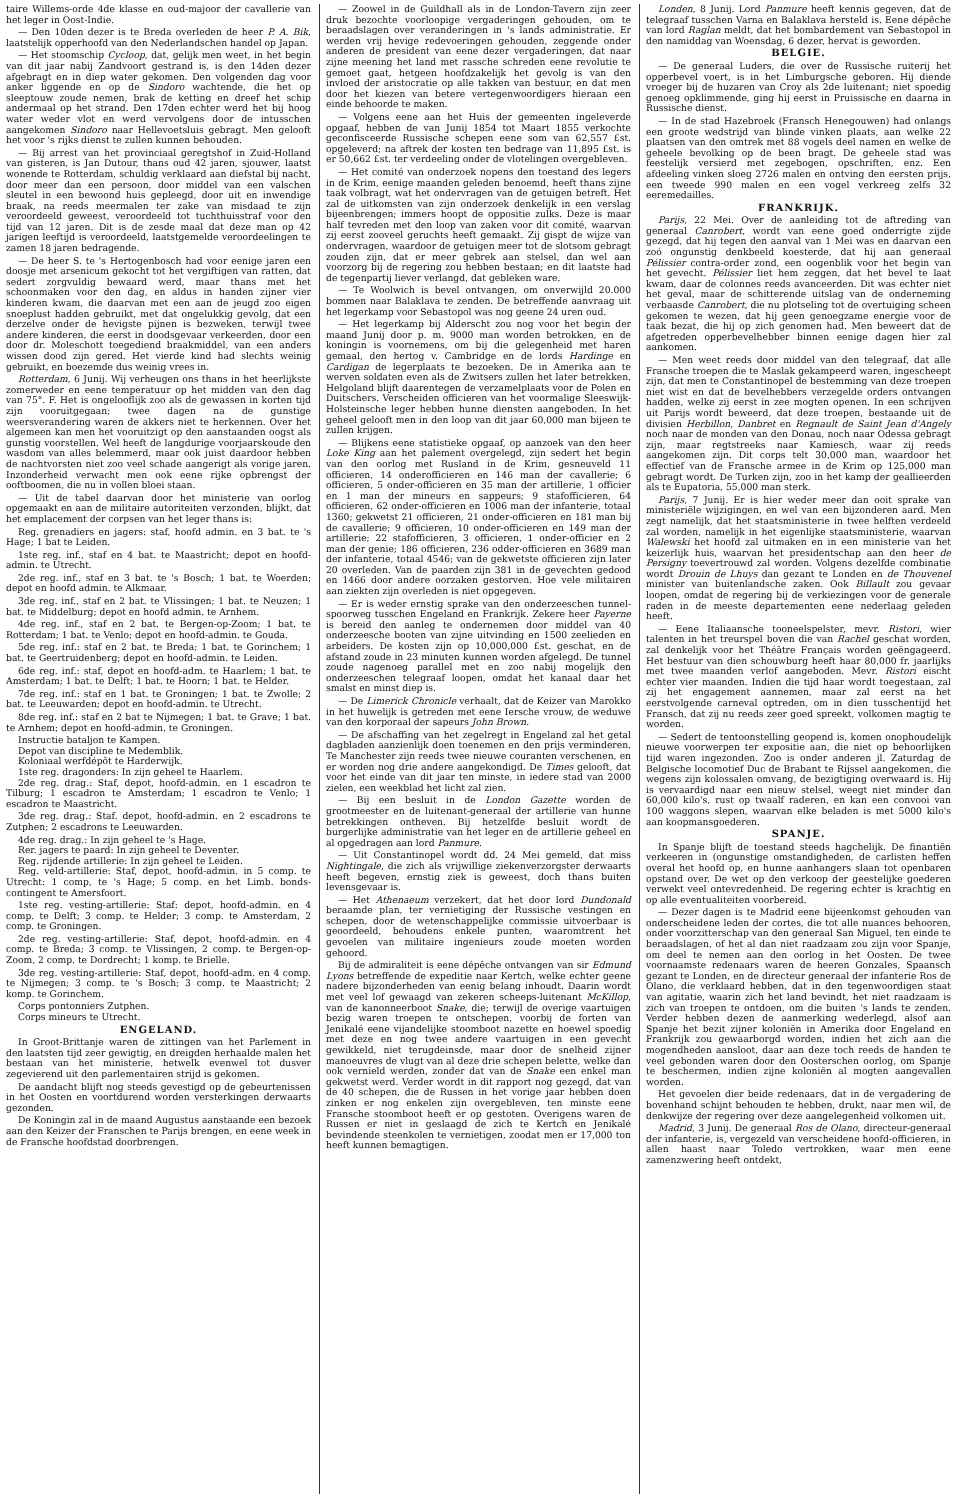taire Willems-orde 4de klasse en oud-majoor der cavallerie van het leger in Oost-Indie.
— Den 10den dezer is te Breda overleden de heer P. A. Bik, laatstelijk opperhoofd van den Nederlandschen handel op Japan.
— Het stoomschip Cycloop, dat, gelijk men weet, in het begin van dit jaar nabij Zandvoort gestrand is, is den 14den dezer afgebragt en in diep water gekomen. Den volgenden dag voor anker liggende en op de Sindoro wachtende, die het op sleeptouw zoude nemen, brak de ketting en dreef het schip andermaal op het strand. Den 17den echter werd het bij hoog water weder vlot en werd vervolgens door de intusschen aangekomen Sindoro naar Hellevoetsluis gebragt. Men gelooft het voor 's rijks dienst te zullen kunnen behouden.
— Bij arrest van het provinciaal geregtshof in Zuid-Holland van gisteren, is Jan Dutour, thans oud 42 jaren, sjouwer, laatst wonende te Rotterdam, schuldig verklaard aan diefstal bij nacht, door meer dan een persoon, door middel van een valschen sleutel in een bewoond huis gepleegd, door uit en inwendige braak, na reeds meermalen ter zake van misdaad te zijn veroordeeld geweest, veroordeeld tot tuchthuisstraf voor den tijd van 12 jaren. Dit is de zesde maal dat deze man op 42 jarigen leeftijd is veroordeeld, laatstgemelde veroordeelingen te zamen 18 jaren bedragende.
— De heer S. te 's Hertogenbosch had voor eenige jaren een doosje met arsenicum gekocht tot het vergiftigen van ratten, dat sedert zorgvuldig bewaard werd, maar thans met het schoonmaken voor den dag, en aldus in handen zijner vier kinderen kwam, die daarvan met een aan de jeugd zoo eigen snoeplust hadden gebruikt, met dat ongelukkig gevolg, dat een derzelve onder de hevigste pijnen is bezweken, terwijl twee andere kinderen, die eerst in doodsgevaar verkeerden, door een door dr. Moleschott toegediend braakmiddel, van een anders wissen dood zijn gered. Het vierde kind had slechts weinig gebruikt, en boezemde dus weinig vrees in.
Rotterdam, 6 Junij. Wij verheugen ons thans in het heerlijkste zomerweder en eene temperatuur op het midden van den dag van 75°. F. Het is ongelooflijk zoo als de gewassen in korten tijd zijn vooruitgegaan; twee dagen na de gunstige weersverandering waren de akkers niet te herkennen. Over het algemeen kan men het vooruitzigt op den aanstaanden oogst als gunstig voorstellen. Wel heeft de langdurige voorjaarskoude den wasdom van alles belemmerd, maar ook juist daardoor hebben de nachtvorsten niet zoo veel schade aangerigt als vorige jaren. Inzonderheid verwacht men ook eene rijke opbrengst der ooftboomen, die nu in vollen bloei staan.
— Uit de tabel daarvan door het ministerie van oorlog opgemaakt en aan de militaire autoriteiten verzonden, blijkt, dat het emplacement der corpsen van het leger thans is:
Reg. grenadiers en jagers: staf, hoofd admin. en 3 bat. te 's Hage; 1 bat te Leiden.
1ste reg. inf., staf en 4 bat. te Maastricht; depot en hoofd-admin. te Utrecht.
2de reg. inf., staf en 3 bat. te 's Bosch; 1 bat. te Woerden; depot en hoofd admin. te Alkmaar.
3de reg. inf., staf en 2 bat. te Vlissingen; 1 bat. te Neuzen; 1 bat. te Middelburg; depot en hoofd admin. te Arnhem.
4de reg. inf., staf en 2 bat. te Bergen-op-Zoom; 1 bat. te Rotterdam; 1 bat. te Venlo; depot en hoofd-admin. te Gouda.
5de reg. inf.: staf en 2 bat. te Breda; 1 bat. te Gorinchem; 1 bat. te Geertruidenberg; depot en hoofd-admin. te Leiden.
6de reg. inf.: staf, depot en hoofd-adm. te Haarlem; 1 bat. te Amsterdam; 1 bat. te Delft; 1 bat. te Hoorn; 1 bat. te Helder.
7de reg. inf.: staf en 1 bat. te Groningen; 1 bat. te Zwolle; 2 bat. te Leeuwarden; depot en hoofd-admin. te Utrecht.
8de reg. inf.: staf en 2 bat te Nijmegen; 1 bat. te Grave; 1 bat. te Arnhem; depot en hoofd-admin. te Groningen.
Instructie bataljon te Kampen.
Depot van discipline te Medemblik.
Koloniaal werfdépôt te Harderwijk.
1ste reg. dragonders: In zijn geheel te Haarlem.
2de reg. drag.: Staf, depot, hoofd-admin. en 1 escadron te Tilburg; 1 escadron te Amsterdam; 1 escadron te Venlo; 1 escadron te Maastricht.
3de reg. drag.: Staf. depot, hoofd-admin. en 2 escadrons te Zutphen; 2 escadrons te Leeuwarden.
4de reg. drag.: In zijn geheel te 's Hage.
Rer. jagers te paard: In zijn geheel te Deventer.
Reg. rijdende artillerie: In zijn geheel te Leiden.
Reg. veld-artillerie: Staf, depot, hoofd-admin. in 5 comp. te Utrecht: 1 comp, te 's Hage; 5 comp. en het Limb. bonds-contingent te Amersfoort.
1ste reg. vesting-artillerie: Staf: depot, hoofd-admin. en 4 comp. te Delft; 3 comp. te Helder; 3 comp. te Amsterdam, 2 comp. te Groningen.
2de reg. vesting-artillerie: Staf, depot, hoofd-admin. en 4 comp. te Breda; 3 comp. te Vlissingen, 2 comp. te Bergen-op-Zoom, 2 comp. te Dordrecht; 1 komp. te Brielle.
3de reg. vesting-artillerie: Staf, depot, hoofd-adm. en 4 comp. te Nijmegen; 3 comp. te 's Bosch; 3 comp. te Maastricht; 2 komp. te Gorinchem.
Corps pontonniers Zutphen.
Corps mineurs te Utrecht.
ENGELAND.
In Groot-Brittanje waren de zittingen van het Parlement in den laatsten tijd zeer gewigtig, en dreigden herhaalde malen het bestaan van het ministerie, hetwelk evenwel tot dusver zegevierend uit den parlementairen strijd is gekomen.
De aandacht blijft nog steeds gevestigd op de gebeurtenissen in het Oosten en voortdurend worden versterkingen derwaarts gezonden.
De Koningin zal in de maand Augustus aanstaande een bezoek aan den Keizer der Franschen te Parijs brengen, en eene week in de Fransche hoofdstad doorbrengen.
— Zoowel in de Guildhall als in de London-Tavern zijn zeer druk bezochte voorloopige vergaderingen gehouden, om te beraadslagen over veranderingen in 's lands administratie. Er werden vrij hevige redevoeringen gehouden, zeggende onder anderen de president van eene dezer vergaderingen, dat naar zijne meening het land met rassche schreden eene revolutie te gemoet gaat, hetgeen hoofdzakelijk het gevolg is van den invloed der aristocratie op alle takken van bestuur, en dat men door het kiezen van betere vertegenwoordigers hieraan een einde behoorde te maken.
— Volgens eene aan het Huis der gemeenten ingeleverde opgaaf, hebben de van Junij 1854 tot Maart 1855 verkochte geconfisceerde Russische schepen eene som van 62,557 £st. opgeleverd; na aftrek der kosten ten bedrage van 11,895 £st. is er 50,662 £st. ter verdeeling onder de vlotelingen overgebleven.
— Het comité van onderzoek nopens den toestand des legers in de Krim, eenige maanden geleden benoemd, heeft thans zijne taak volbragt, wat het ondervragen van de getuigen betreft. Het zal de uitkomsten van zijn onderzoek denkelijk in een verslag bijeenbrengen; immers hoopt de oppositie zulks. Deze is maar half tevreden met den loop van zaken voor dit comité, waarvan zij eerst zooveel geruchts heeft gemaakt. Zij gispt de wijze van ondervragen, waardoor de getuigen meer tot de slotsom gebragt zouden zijn, dat er meer gebrek aan stelsel, dan wel aan voorzorg bij de regering zou hebben bestaan; en dit laatste had de tegenpartij liever verlangd, dat gebleken ware.
— Te Woolwich is bevel ontvangen, om onverwijld 20.000 bommen naar Balaklava te zenden. De betreffende aanvraag uit het legerkamp voor Sebastopol was nog geene 24 uren oud.
— Het legerkamp bij Alderscht zou nog voor het begin der maand Junij door p. m. 9000 man worden betrokken, en de koningin is voornemens, om bij die gelegenheid met haren gemaal, den hertog v. Cambridge en de lords Hardinge en Cardigan de legerplaats te bezoeken. De in Amerika aan te werven soldaten even als de Zwitsers zullen het later betrekken. Helgoland blijft daarentegen de verzamelplaats voor de Polen en Duitschers. Verscheiden officieren van het voormalige Sleeswijk-Holsteinsche leger hebben hunne diensten aangeboden. In het geheel gelooft men in den loop van dit jaar 60,000 man bijeen te zullen krijgen.
— Blijkens eene statistieke opgaaf, op aanzoek van den heer Loke King aan het palement overgelegd, zijn sedert het begin van den oorlog met Rusland in de Krim, gesneuveld 11 officieren, 14 onderofficieren en 146 man der cavallerie; 6 officieren, 5 onder-officieren en 35 man der artillerie, 1 officier en 1 man der mineurs en sappeurs; 9 stafofficieren, 64 officieren, 62 onder-officieren en 1006 man der infanterie, totaal 1360; gekwetst 21 officieren, 21 onder-officieren en 181 man bij de cavallerie; 9 officieren, 10 onder-officieren en 149 man der artillerie; 22 stafofficieren, 3 officieren, 1 onder-officier en 2 man der genie; 186 officieren, 236 odder-officieren en 3689 man der infanterie, totaal 4546; van de gekwetste officieren zijn later 20 overleden. Van de paarden zijn 381 in de gevechten gedood en 1466 door andere oorzaken gestorven. Hoe vele militairen aan ziekten zijn overleden is niet opgegeven.
— Er is weder ernstig sprake van den onderzeeschen tunnel-spoorweg tusschen Engeland en Frankrijk. Zekere heer Payerne is bereid den aanleg te ondernemen door middel van 40 onderzeesche booten van zijne uitvinding en 1500 zeelieden en arbeiders. De kosten zijn op 10,000,000 £st. geschat, en de afstand zoude in 23 minuten kunnen worden afgelegd. De tunnel zoude nagenoeg parallel met en zoo nabij mogelijk den onderzeeschen telegraaf loopen, omdat het kanaal daar het smalst en minst diep is.
— De Limerick Chronicle verhaalt, dat de Keizer van Marokko in het huwelijk is getreden met eene Iersche vrouw, de weduwe van den korporaal der sapeurs John Brown.
— De afschaffing van het zegelregt in Engeland zal het getal dagbladen aanzienlijk doen toenemen en den prijs verminderen. Te Manchester zijn reeds twee nieuwe couranten verschenen, en er worden nog drie andere aangekondigd. De Times gelooft, dat voor het einde van dit jaar ten minste, in iedere stad van 2000 zielen, een weekblad het licht zal zien.
— Bij een besluit in de London Gazette worden de grootmeester en de luitenant-generaal der artillerie van hunne betrekkingen ontheven. Bij hetzelfde besluit wordt de burgerlijke administratie van het leger en de artillerie geheel en al opgedragen aan lord Panmure.
— Uit Constantinopel wordt dd. 24 Mei gemeld, dat miss Nightingale, die zich als vrijwillige ziekenverzorgster derwaarts heeft begeven, ernstig ziek is geweest, doch thans buiten levensgevaar is.
— Het Athenaeum verzekert, dat het door lord Dundonald beraamde plan, ter vernietiging der Russische vestingen en schepen, door de wetenschappelijke commissie uitvoerbaar is geoordeeld, behoudens enkele punten, waaromtrent het gevoelen van militaire ingenieurs zoude moeten worden gehoord.
Bij de admiraliteit is eene dépêche ontvangen van sir Edmund Lyons betreffende de expeditie naar Kertch, welke echter geene nadere bijzonderheden van eenig belang inhoudt. Daarin wordt met veel lof gewaagd van zekeren scheeps-luitenant McKillop, van de kanonneerboot Snake, die; terwijl de overige vaartuigen bezig waren troepen te ontschepen, voorbij de forten van Jenikalé eene vijandelijke stoomboot nazette en hoewel spoedig met deze en nog twee andere vaartuigen in een gevecht gewikkeld, niet terugdeinsde, maar door de snelheid zijner manoeuvres de vlugt van al deze drie schepen belette, welke dan ook vernield werden, zonder dat van de Snake een enkel man gekwetst werd. Verder wordt in dit rapport nog gezegd, dat van de 40 schepen, die de Russen in het vorige jaar hebben doen zinken er nog enkelen zijn overgebleven, ten minste eene Fransche stoomboot heeft er op gestoten. Overigens waren de Russen er niet in geslaagd de zich te Kertch en Jenikalé bevindende steenkolen te vernietigen, zoodat men er 17,000 ton heeft kunnen bemagtigen.
Londen, 8 Junij. Lord Panmure heeft kennis gegeven, dat de telegraaf tusschen Varna en Balaklava hersteld is. Eene dépêche van lord Raglan meldt, dat het bombardement van Sebastopol in den namiddag van Woensdag, 6 dezer, hervat is geworden.
BELGIE.
— De generaal Luders, die over de Russische ruiterij het opperbevel voert, is in het Limburgsche geboren. Hij diende vroeger bij de huzaren van Croy als 2de luitenant; niet spoedig genoeg opklimmende, ging hij eerst in Pruissische en daarna in Russische dienst.
— In de stad Hazebroek (Fransch Henegouwen) had onlangs een groote wedstrijd van blinde vinken plaats, aan welke 22 plaatsen van den omtrek met 88 vogels deel namen en welke de geheele bevolking op de been bragt. De geheele stad was feestelijk versierd met zegebogen, opschriften, enz. Een afdeeling vinken sloeg 2726 malen en ontving den eersten prijs, een tweede 990 malen en een vogel verkreeg zelfs 32 eeremedailles.
FRANKRIJK.
Parijs, 22 Mei. Over de aanleiding tot de aftreding van generaal Canrobert, wordt van eene goed onderrigte zijde gezegd, dat hij tegen den aanval van 1 Mei was en daarvan een zoó ongunstig denkbeeld koesterde, dat hij aan generaal Pélissier contra-order zond, een oogenblik voor het begin van het gevecht. Pélissier liet hem zeggen, dat het bevel te laat kwam, daar de colonnes reeds avanceerden. Dit was echter niet het geval, maar de schitterende uitslag van de onderneming verbaasde Canrobert, die nu plotseling tot de overtuiging scheen gekomen te wezen, dat hij geen genoegzame energie voor de taak bezat, die hij op zich genomen had. Men beweert dat de afgetreden opperbevelhebber binnen eenige dagen hier zal aankomen.
— Men weet reeds door middel van den telegraaf, dat alle Fransche troepen die te Maslak gekampeerd waren, ingescheept zijn, dat men te Constantinopel de bestemming van deze troepen niet wist en dat de bevelhebbers verzegelde orders ontvangen hadden, welke zij eerst in zee mogten openen. In een schrijven uit Parijs wordt beweerd, dat deze troepen, bestaande uit de divisien Herbillon, Danbret en Regnault de Saint Jean d'Angely noch naar de monden van den Donau, noch naar Odessa gebragt zijn, maar regtstreeks naar Kamiesch, waar zij reeds aangekomen zijn. Dit corps telt 30,000 man, waardoor het effectief van de Fransche armee in de Krim op 125,000 man gebragt wordt. De Turken zijn, zoo in het kamp der geallieerden als te Eupatoria, 55,000 man sterk.
Parijs, 7 Junij. Er is hier weder meer dan ooit sprake van ministeriële wijzigingen, en wel van een bijzonderen aard. Men zegt namelijk, dat het staatsministerie in twee helften verdeeld zal worden, namelijk in het eigenlijke staatsministerie, waarvan Walewski het hoofd zal uitmaken en in een ministerie van het keizerlijk huis, waarvan het presidentschap aan den heer de Persigny toevertrouwd zal worden. Volgens dezelfde combinatie wordt Drouin de Lhuys dan gezant te Londen en de Thouvenel minister van buitenlandsche zaken. Ook Billault zou gevaar loopen, omdat de regering bij de verkiezingen voor de generale raden in de meeste departementen eene nederlaag geleden heeft.
— Eene Italiaansche tooneelspelster, mevr. Ristori, wier talenten in het treurspel boven die van Rachel geschat worden, zal denkelijk voor het Théâtre Français worden geëngageerd. Het bestuur van dien schouwburg heeft haar 80,000 fr. jaarlijks met twee maanden verlof aangeboden. Mevr. Ristori eischt echter vier maanden. Indien die tijd haar wordt toegestaan, zal zij het engagement aannemen, maar zal eerst na het eerstvolgende carneval optreden, om in dien tusschentijd het Fransch, dat zij nu reeds zeer goed spreekt, volkomen magtig te worden.
— Sedert de tentoonstelling geopend is, komen onophoudelijk nieuwe voorwerpen ter expositie aan, die niet op behoorlijken tijd waren ingezonden. Zoo is onder anderen jl. Zaturdag de Belgische locomotief Duc de Brabant te Rijssel aangekomen, die wegens zijn kolossalen omvang, de bezigtiging overwaard is. Hij is vervaardigd naar een nieuw stelsel, weegt niet minder dan 60,000 kilo's, rust op twaalf raderen, en kan een convooi van 100 waggons slepen, waarvan elke beladen is met 5000 kilo's aan koopmansgoederen.
SPANJE.
In Spanje blijft de toestand steeds hagchelijk. De finantiën verkeeren in (ongunstige omstandigheden, de carlisten heffen overal het hoofd op, en hunne aanhangers slaan tot openbaren opstand over. De wet op den verkoop der geestelijke goederen verwekt veel ontevredenheid. De regering echter is krachtig en op alle eventualiteiten voorbereid.
— Dezer dagen is te Madrid eene bijeenkomst gehouden van onderscheidene leden der cortes, die tot alle nuances behooren, onder voorzitterschap van den generaal San Miguel, ten einde te beraadslagen, of het al dan niet raadzaam zou zijn voor Spanje, om deel te nemen aan den oorlog in het Oosten. De twee voornaamste redenaars waren de heeren Gonzales, Spaansch gezant te Londen, en de directeur generaal der infanterie Ros de Olano, die verklaard hebben, dat in den tegenwoordigen staat van agitatie, waarin zich het land bevindt, het niet raadzaam is zich van troepen te ontdoen, om die buiten 's lands te zenden. Verder hebben dezen de aanmerking wederlegd, alsof aan Spanje het bezit zijner koloniën in Amerika door Engeland en Frankrijk zou gewaarborgd worden, indien het zich aan die mogendheden aansloot, daar aan deze toch reeds de handen te veel gebonden waren door den Oosterschen oorlog, om Spanje te beschermen, indien zijne koloniën al mogten aangevallen worden.
Het gevoelen dier beide redenaars, dat in de vergadering de bovenhand schijnt behouden te hebben, drukt, naar men wil, de denkwijze der regering over deze aangelegenheid volkomen uit.
Madrid, 3 Junij. De generaal Ros de Olano, directeur-generaal der infanterie, is, vergezeld van verscheidene hoofd-officieren, in allen haast naar Toledo vertrokken, waar men eene zamenzwering heeft ontdekt,